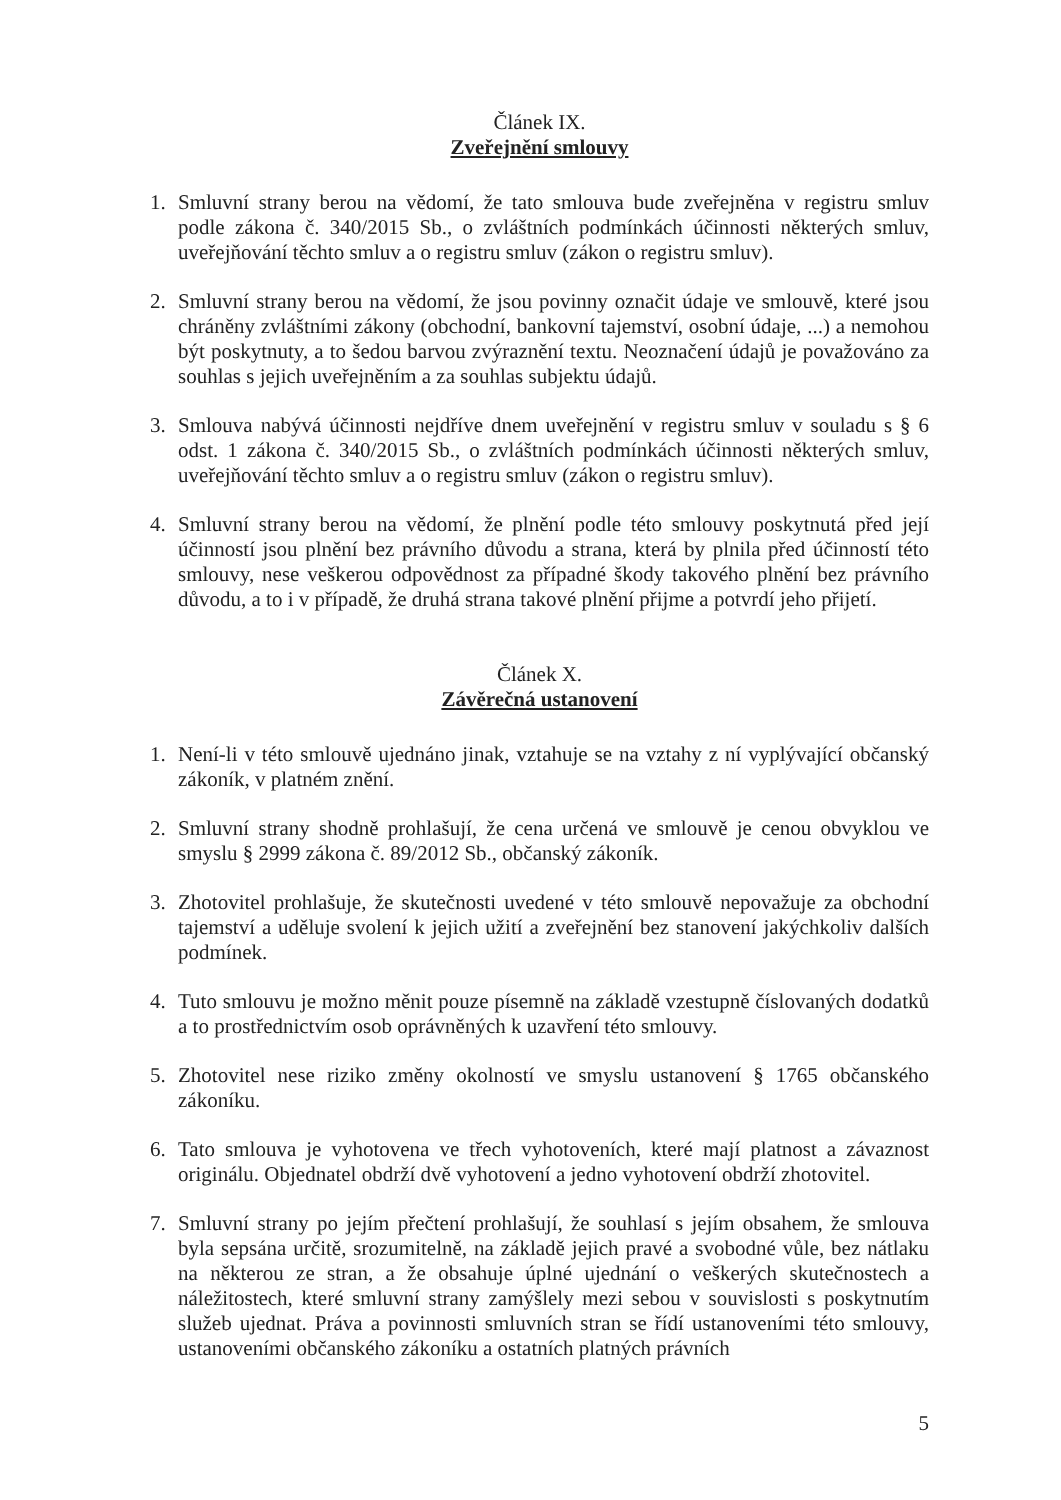Článek IX.
Zveřejnění smlouvy
1. Smluvní strany berou na vědomí, že tato smlouva bude zveřejněna v registru smluv podle zákona č. 340/2015 Sb., o zvláštních podmínkách účinnosti některých smluv, uveřejňování těchto smluv a o registru smluv (zákon o registru smluv).
2. Smluvní strany berou na vědomí, že jsou povinny označit údaje ve smlouvě, které jsou chráněny zvláštními zákony (obchodní, bankovní tajemství, osobní údaje, ...) a nemohou být poskytnuty, a to šedou barvou zvýraznění textu. Neoznačení údajů je považováno za souhlas s jejich uveřejněním a za souhlas subjektu údajů.
3. Smlouva nabývá účinnosti nejdříve dnem uveřejnění v registru smluv v souladu s § 6 odst. 1 zákona č. 340/2015 Sb., o zvláštních podmínkách účinnosti některých smluv, uveřejňování těchto smluv a o registru smluv (zákon o registru smluv).
4. Smluvní strany berou na vědomí, že plnění podle této smlouvy poskytnutá před její účinností jsou plnění bez právního důvodu a strana, která by plnila před účinností této smlouvy, nese veškerou odpovědnost za případné škody takového plnění bez právního důvodu, a to i v případě, že druhá strana takové plnění přijme a potvrdí jeho přijetí.
Článek X.
Závěrečná ustanovení
1. Není-li v této smlouvě ujednáno jinak, vztahuje se na vztahy z ní vyplývající občanský zákoník, v platném znění.
2. Smluvní strany shodně prohlašují, že cena určená ve smlouvě je cenou obvyklou ve smyslu § 2999 zákona č. 89/2012 Sb., občanský zákoník.
3. Zhotovitel prohlašuje, že skutečnosti uvedené v této smlouvě nepovažuje za obchodní tajemství a uděluje svolení k jejich užití a zveřejnění bez stanovení jakýchkoliv dalších podmínek.
4. Tuto smlouvu je možno měnit pouze písemně na základě vzestupně číslovaných dodatků a to prostřednictvím osob oprávněných k uzavření této smlouvy.
5. Zhotovitel nese riziko změny okolností ve smyslu ustanovení § 1765 občanského zákoníku.
6. Tato smlouva je vyhotovena ve třech vyhotoveních, které mají platnost a závaznost originálu. Objednatel obdrží dvě vyhotovení a jedno vyhotovení obdrží zhotovitel.
7. Smluvní strany po jejím přečtení prohlašují, že souhlasí s jejím obsahem, že smlouva byla sepsána určitě, srozumitelně, na základě jejich pravé a svobodné vůle, bez nátlaku na některou ze stran, a že obsahuje úplné ujednání o veškerých skutečnostech a náležitostech, které smluvní strany zamýšlely mezi sebou v souvislosti s poskytnutím služeb ujednat. Práva a povinnosti smluvních stran se řídí ustanoveními této smlouvy, ustanoveními občanského zákoníku a ostatních platných právních
5